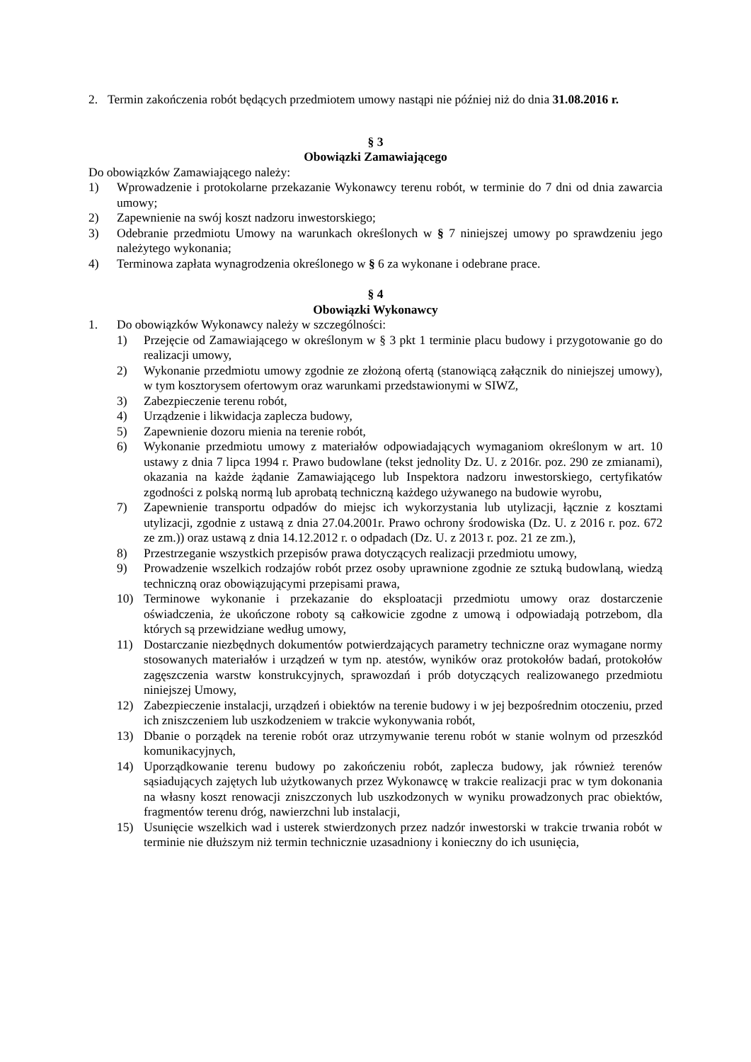2. Termin zakończenia robót będących przedmiotem umowy nastąpi nie później niż do dnia 31.08.2016 r.
§ 3
Obowiązki Zamawiającego
Do obowiązków Zamawiającego należy:
1) Wprowadzenie i protokolarne przekazanie Wykonawcy terenu robót, w terminie do 7 dni od dnia zawarcia umowy;
2) Zapewnienie na swój koszt nadzoru inwestorskiego;
3) Odebranie przedmiotu Umowy na warunkach określonych w § 7 niniejszej umowy po sprawdzeniu jego należytego wykonania;
4) Terminowa zapłata wynagrodzenia określonego w § 6 za wykonane i odebrane prace.
§ 4
Obowiązki Wykonawcy
1. Do obowiązków Wykonawcy należy w szczególności:
1) Przejęcie od Zamawiającego w określonym w § 3 pkt 1 terminie placu budowy i przygotowanie go do realizacji umowy,
2) Wykonanie przedmiotu umowy zgodnie ze złożoną ofertą (stanowiącą załącznik do niniejszej umowy), w tym kosztorysem ofertowym oraz warunkami przedstawionymi w SIWZ,
3) Zabezpieczenie terenu robót,
4) Urządzenie i likwidacja zaplecza budowy,
5) Zapewnienie dozoru mienia na terenie robót,
6) Wykonanie przedmiotu umowy z materiałów odpowiadających wymaganiom określonym w art. 10 ustawy z dnia 7 lipca 1994 r. Prawo budowlane (tekst jednolity Dz. U. z 2016r. poz. 290 ze zmianami), okazania na każde żądanie Zamawiającego lub Inspektora nadzoru inwestorskiego, certyfikatów zgodności z polską normą lub aprobatą techniczną każdego używanego na budowie wyrobu,
7) Zapewnienie transportu odpadów do miejsc ich wykorzystania lub utylizacji, łącznie z kosztami utylizacji, zgodnie z ustawą z dnia 27.04.2001r. Prawo ochrony środowiska (Dz. U. z 2016 r. poz. 672 ze zm.)) oraz ustawą z dnia 14.12.2012 r. o odpadach (Dz. U. z 2013 r. poz. 21 ze zm.),
8) Przestrzeganie wszystkich przepisów prawa dotyczących realizacji przedmiotu umowy,
9) Prowadzenie wszelkich rodzajów robót przez osoby uprawnione zgodnie ze sztuką budowlaną, wiedzą techniczną oraz obowiązującymi przepisami prawa,
10) Terminowe wykonanie i przekazanie do eksploatacji przedmiotu umowy oraz dostarczenie oświadczenia, że ukończone roboty są całkowicie zgodne z umową i odpowiadają potrzebom, dla których są przewidziane według umowy,
11) Dostarczanie niezbędnych dokumentów potwierdzających parametry techniczne oraz wymagane normy stosowanych materiałów i urządzeń w tym np. atestów, wyników oraz protokołów badań, protokołów zagęszczenia warstw konstrukcyjnych, sprawozdań i prób dotyczących realizowanego przedmiotu niniejszej Umowy,
12) Zabezpieczenie instalacji, urządzeń i obiektów na terenie budowy i w jej bezpośrednim otoczeniu, przed ich zniszczeniem lub uszkodzeniem w trakcie wykonywania robót,
13) Dbanie o porządek na terenie robót oraz utrzymywanie terenu robót w stanie wolnym od przeszkód komunikacyjnych,
14) Uporządkowanie terenu budowy po zakończeniu robót, zaplecza budowy, jak również terenów sąsiadujących zajętych lub użytkowanych przez Wykonawcę w trakcie realizacji prac w tym dokonania na własny koszt renowacji zniszczonych lub uszkodzonych w wyniku prowadzonych prac obiektów, fragmentów terenu dróg, nawierzchni lub instalacji,
15) Usunięcie wszelkich wad i usterek stwierdzonych przez nadzór inwestorski w trakcie trwania robót w terminie nie dłuższym niż termin technicznie uzasadniony i konieczny do ich usunięcia,